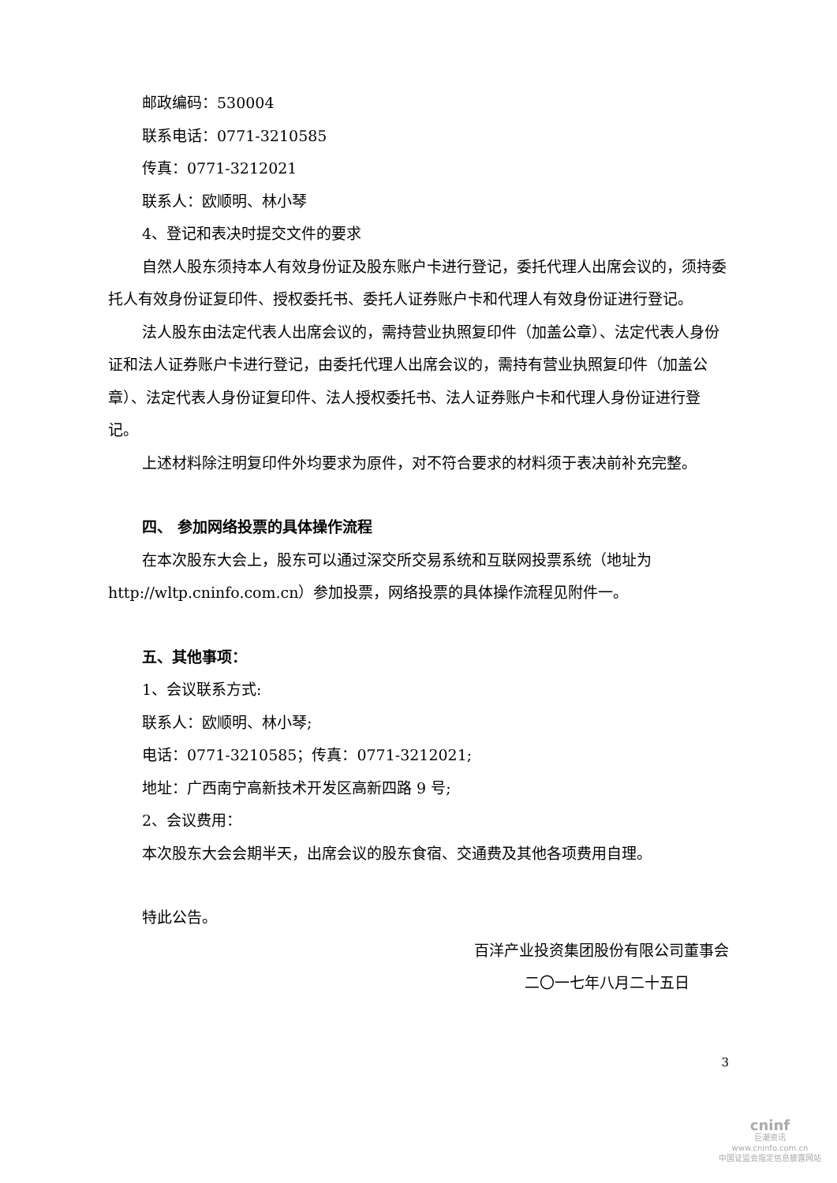邮政编码：530004
联系电话：0771-3210585
传真：0771-3212021
联系人：欧顺明、林小琴
4、登记和表决时提交文件的要求
自然人股东须持本人有效身份证及股东账户卡进行登记，委托代理人出席会议的，须持委托人有效身份证复印件、授权委托书、委托人证券账户卡和代理人有效身份证进行登记。
法人股东由法定代表人出席会议的，需持营业执照复印件（加盖公章）、法定代表人身份证和法人证券账户卡进行登记，由委托代理人出席会议的，需持有营业执照复印件（加盖公章）、法定代表人身份证复印件、法人授权委托书、法人证券账户卡和代理人身份证进行登记。
上述材料除注明复印件外均要求为原件，对不符合要求的材料须于表决前补充完整。
四、 参加网络投票的具体操作流程
在本次股东大会上，股东可以通过深交所交易系统和互联网投票系统（地址为http://wltp.cninfo.com.cn）参加投票，网络投票的具体操作流程见附件一。
五、其他事项：
1、会议联系方式:
联系人：欧顺明、林小琴;
电话：0771-3210585；传真：0771-3212021;
地址：广西南宁高新技术开发区高新四路 9 号;
2、会议费用：
本次股东大会会期半天，出席会议的股东食宿、交通费及其他各项费用自理。
特此公告。
百洋产业投资集团股份有限公司董事会
二〇一七年八月二十五日
3
cninf
巨潮资讯
www.cninfo.com.cn
中国证监会指定信息披露网站